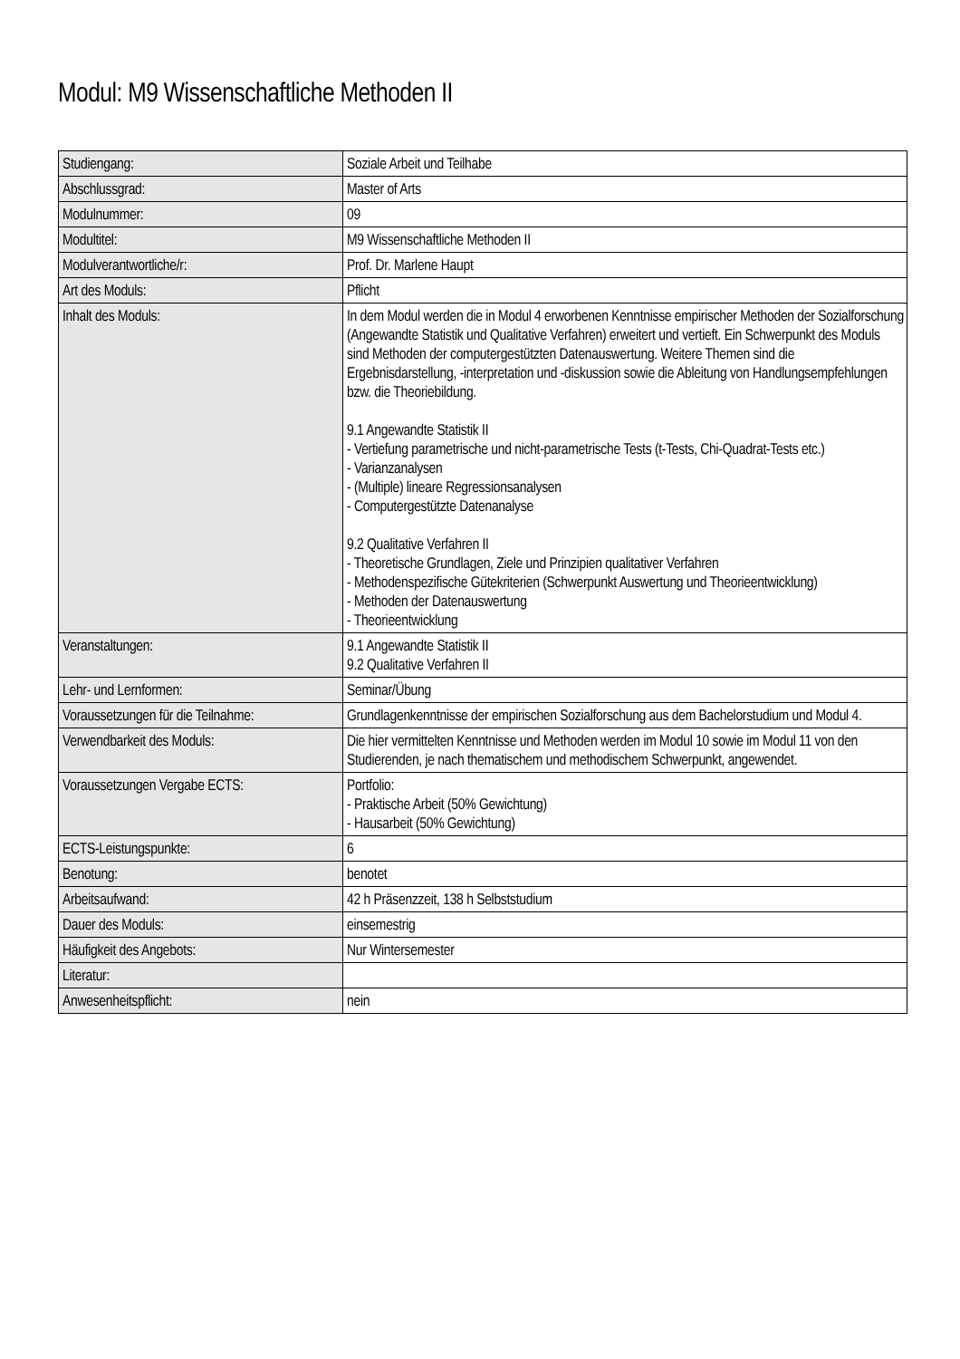Modul: M9 Wissenschaftliche Methoden II
| Studiengang: | Soziale Arbeit und Teilhabe |
| Abschlussgrad: | Master of Arts |
| Modulnummer: | 09 |
| Modultitel: | M9 Wissenschaftliche Methoden II |
| Modulverantwortliche/r: | Prof. Dr. Marlene Haupt |
| Art des Moduls: | Pflicht |
| Inhalt des Moduls: | In dem Modul werden die in Modul 4 erworbenen Kenntnisse empirischer Methoden der Sozialforschung (Angewandte Statistik und Qualitative Verfahren) erweitert und vertieft. Ein Schwerpunkt des Moduls sind Methoden der computergestützten Datenauswertung. Weitere Themen sind die Ergebnisdarstellung, -interpretation und -diskussion sowie die Ableitung von Handlungsempfehlungen bzw. die Theoriebildung. 9.1 Angewandte Statistik II - Vertiefung parametrische und nicht-parametrische Tests (t-Tests, Chi-Quadrat-Tests etc.) - Varianzanalysen - (Multiple) lineare Regressionsanalysen - Computergestützte Datenanalyse 9.2 Qualitative Verfahren II - Theoretische Grundlagen, Ziele und Prinzipien qualitativer Verfahren - Methodenspezifische Gütekriterien (Schwerpunkt Auswertung und Theorieentwicklung) - Methoden der Datenauswertung - Theorieentwicklung |
| Veranstaltungen: | 9.1 Angewandte Statistik II 9.2 Qualitative Verfahren II |
| Lehr- und Lernformen: | Seminar/Übung |
| Voraussetzungen für die Teilnahme: | Grundlagenkenntnisse der empirischen Sozialforschung aus dem Bachelorstudium und Modul 4. |
| Verwendbarkeit des Moduls: | Die hier vermittelten Kenntnisse und Methoden werden im Modul 10 sowie im Modul 11 von den Studierenden, je nach thematischem und methodischem Schwerpunkt, angewendet. |
| Voraussetzungen Vergabe ECTS: | Portfolio: - Praktische Arbeit (50% Gewichtung) - Hausarbeit (50% Gewichtung) |
| ECTS-Leistungspunkte: | 6 |
| Benotung: | benotet |
| Arbeitsaufwand: | 42 h Präsenzzeit, 138 h Selbststudium |
| Dauer des Moduls: | einsemestrig |
| Häufigkeit des Angebots: | Nur Wintersemester |
| Literatur: | |
| Anwesenheitspflicht: | nein |